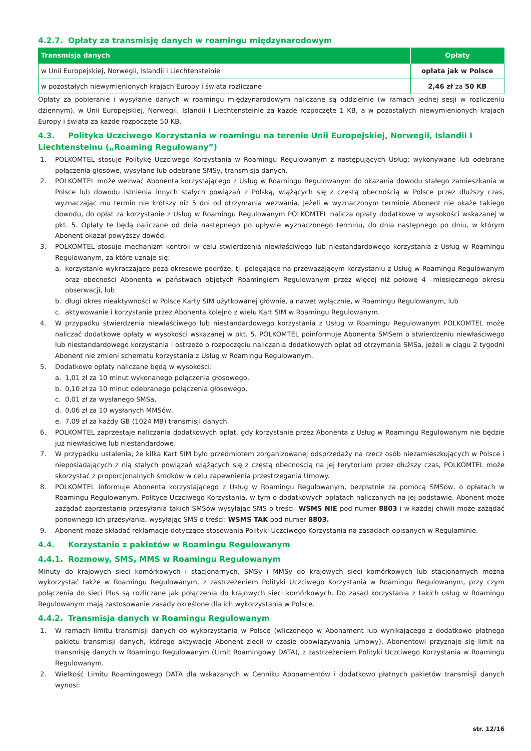4.2.7. Opłaty za transmisję danych w roamingu międzynarodowym
| Transmisja danych | Opłaty |
| --- | --- |
| w Unii Europejskiej, Norwegii, Islandii i Liechtensteinie | opłata jak w Polsce |
| w pozostałych niewymienionych krajach Europy i świata rozliczane | 2,46 zł za 50 KB |
Opłaty za pobieranie i wysyłanie danych w roamingu międzynarodowym naliczane są oddzielnie (w ramach jednej sesji w rozliczeniu dziennym), w Unii Europejskiej, Norwegii, Islandii i Liechtensteinie za każde rozpoczęte 1 KB, a w pozostałych niewymienionych krajach Europy i świata za każde rozpoczęte 50 KB.
4.3. Polityka Uczciwego Korzystania w roamingu na terenie Unii Europejskiej, Norwegii, Islandii I Liechtensteinu („Roaming Regulowany”)
1. POLKOMTEL stosuje Politykę Uczciwego Korzystania w Roamingu Regulowanym z następujących Usług: wykonywane lub odebrane połączenia głosowe, wysyłane lub odebrane SMSy, transmisja danych.
2. POLKOMTEL może wezwać Abonenta korzystającego z Usług w Roamingu Regulowanym do okazania dowodu stałego zamieszkania w Polsce lub dowodu istnienia innych stałych powiązań z Polską, wiążących się z częstą obecnością w Polsce przez dłuższy czas, wyznaczając mu termin nie krótszy niż 5 dni od otrzymania wezwania. Jeżeli w wyznaczonym terminie Abonent nie okaże takiego dowodu, do opłat za korzystanie z Usług w Roamingu Regulowanym POLKOMTEL nalicza opłaty dodatkowe w wysokości wskazanej w pkt. 5. Opłaty te będą naliczane od dnia następnego po upływie wyznaczonego terminu, do dnia następnego po dniu, w którym Abonent okazał powyższy dowód.
3. POLKOMTEL stosuje mechanizm kontroli w celu stwierdzenia niewłaściwego lub niestandardowego korzystania z Usług w Roamingu Regulowanym, za które uznaje się:
a. korzystanie wykraczające poza okresowe podróże, tj. polegające na przeważającym korzystaniu z Usług w Roamingu Regulowanym oraz obecności Abonenta w państwach objętych Roamingiem Regulowanym przez więcej niż połowę 4 –miesięcznego okresu obserwacji, lub
b. długi okres nieaktywności w Polsce Karty SIM użytkowanej głównie, a nawet wyłącznie, w Roamingu Regulowanym, lub
c. aktywowanie i korzystanie przez Abonenta kolejno z wielu Kart SIM w Roamingu Regulowanym.
4. W przypadku stwierdzenia niewłaściwego lub niestandardowego korzystania z Usług w Roamingu Regulowanym POLKOMTEL może naliczać dodatkowe opłaty w wysokości wskazanej w pkt. 5. POLKOMTEL poinformuje Abonenta SMSem o stwierdzeniu niewłaściwego lub niestandardowego korzystania i ostrzeże o rozpoczęciu naliczania dodatkowych opłat od otrzymania SMSa, jeżeli w ciągu 2 tygodni Abonent nie zmieni schematu korzystania z Usług w Roamingu Regulowanym.
5. Dodatkowe opłaty naliczane będą w wysokości:
a. 1,01 zł za 10 minut wykonanego połączenia głosowego,
b. 0,10 zł za 10 minut odebranego połączenia głosowego,
c. 0,01 zł za wysłanego SMSa,
d. 0,06 zł za 10 wysłanych MMSów,
e. 7,09 zł za każdy GB (1024 MB) transmisji danych.
6. POLKOMTEL zaprzestaje naliczania dodatkowych opłat, gdy korzystanie przez Abonenta z Usług w Roamingu Regulowanym nie będzie już niewłaściwe lub niestandardowe.
7. W przypadku ustalenia, że kilka Kart SIM było przedmiotem zorganizowanej odsprzedaży na rzecz osób niezamieszkujących w Polsce i nieposiadających z nią stałych powiązań wiążących się z częstą obecnością na jej terytorium przez dłuższy czas, POLKOMTEL może skorzystać z proporcjonalnych środków w celu zapewnienia przestrzegania Umowy.
8. POLKOMTEL informuje Abonenta korzystającego z Usług w Roamingu Regulowanym, bezpłatnie za pomocą SMSów, o opłatach w Roamingu Regulowanym, Polityce Uczciwego Korzystania, w tym o dodatkowych opłatach naliczanych na jej podstawie. Abonent może zażądać zaprzestania przesyłania takich SMSów wysyłając SMS o treści: WSMS NIE pod numer 8803 i w każdej chwili może zażądać ponownego ich przesyłania, wysyłając SMS o treści: WSMS TAK pod numer 8803.
9. Abonent może składać reklamacje dotyczące stosowania Polityki Uczciwego Korzystania na zasadach opisanych w Regulaminie.
4.4. Korzystanie z pakietów w Roamingu Regulowanym
4.4.1. Rozmowy, SMS, MMS w Roamingu Regulowanym
Minuty do krajowych sieci komórkowych i stacjonarnych, SMSy i MMSy do krajowych sieci komórkowych lub stacjonarnych można wykorzystać także w Roamingu Regulowanym, z zastrzeżeniem Polityki Uczciwego Korzystania w Roamingu Regulowanym, przy czym połączenia do sieci Plus są rozliczane jak połączenia do krajowych sieci komórkowych. Do zasad korzystania z takich usług w Roamingu Regulowanym mają zastosowanie zasady określone dla ich wykorzystania w Polsce.
4.4.2. Transmisja danych w Roamingu Regulowanym
1. W ramach limitu transmisji danych do wykorzystania w Polsce (wliczonego w Abonament lub wynikającego z dodatkowo płatnego pakietu transmisji danych, którego aktywację Abonent zlecił w czasie obowiązywania Umowy), Abonentowi przyznaje się limit na transmisję danych w Roamingu Regulowanym (Limit Roamingowy DATA), z zastrzeżeniem Polityki Uczciwego Korzystania w Roamingu Regulowanym.
2. Wielkość Limitu Roamingowego DATA dla wskazanych w Cenniku Abonamentów i dodatkowo płatnych pakietów transmisji danych wynosi:
str. 12/16